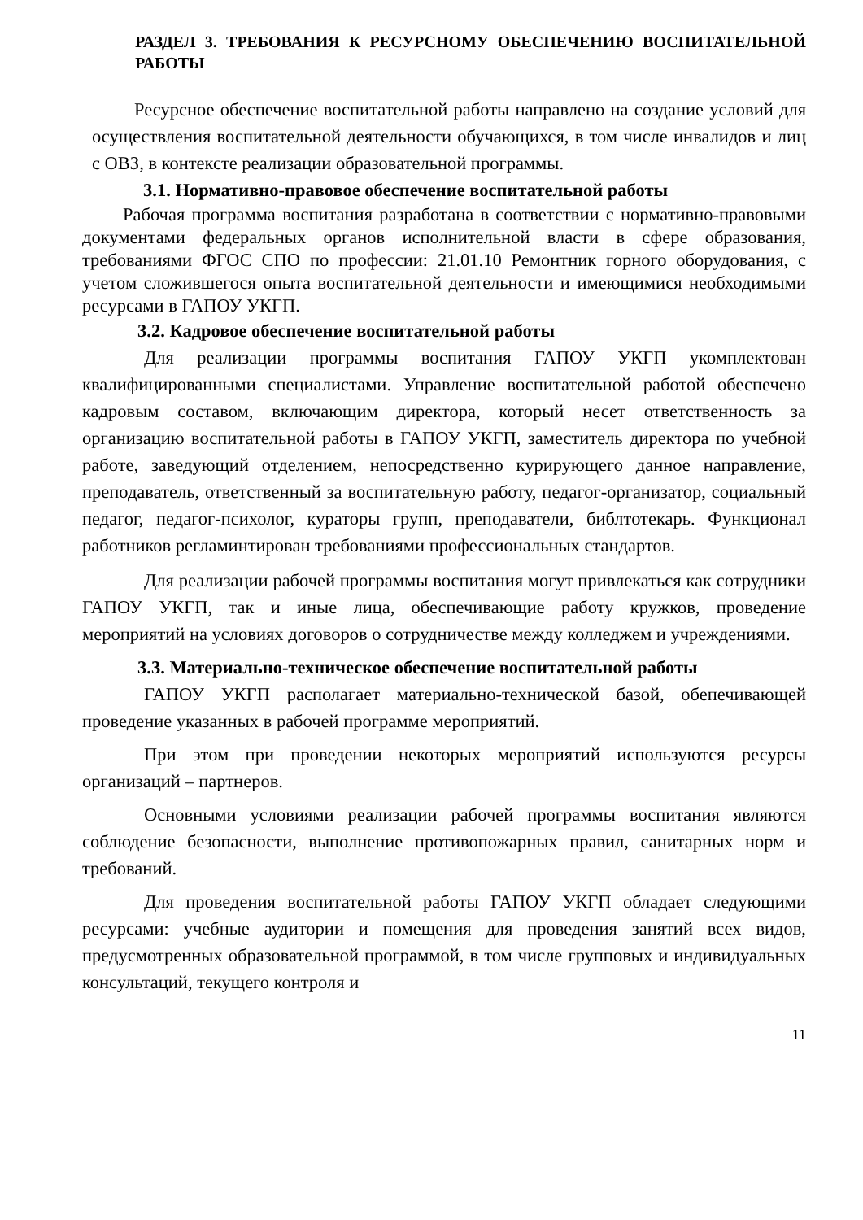РАЗДЕЛ 3. ТРЕБОВАНИЯ К РЕСУРСНОМУ ОБЕСПЕЧЕНИЮ ВОСПИТАТЕЛЬНОЙ РАБОТЫ
Ресурсное обеспечение воспитательной работы направлено на создание условий для осуществления воспитательной деятельности обучающихся, в том числе инвалидов и лиц с ОВЗ, в контексте реализации образовательной программы.
3.1. Нормативно-правовое обеспечение воспитательной работы
Рабочая программа воспитания разработана в соответствии с нормативно-правовыми документами федеральных органов исполнительной власти в сфере образования, требованиями ФГОС СПО по профессии: 21.01.10 Ремонтник горного оборудования, с учетом сложившегося опыта воспитательной деятельности и имеющимися необходимыми ресурсами в ГАПОУ УКГП.
3.2. Кадровое обеспечение воспитательной работы
Для реализации программы воспитания ГАПОУ УКГП укомплектован квалифицированными специалистами. Управление воспитательной работой обеспечено кадровым составом, включающим директора, который несет ответственность за организацию воспитательной работы в ГАПОУ УКГП, заместитель директора по учебной работе, заведующий отделением, непосредственно курирующего данное направление, преподаватель, ответственный за воспитательную работу, педагог-организатор, социальный педагог, педагог-психолог, кураторы групп, преподаватели, библтотекарь. Функционал работников регламинтирован требованиями профессиональных стандартов.
Для реализации рабочей программы воспитания могут привлекаться как сотрудники ГАПОУ УКГП, так и иные лица, обеспечивающие работу кружков, проведение мероприятий на условиях договоров о сотрудничестве между колледжем и учреждениями.
3.3. Материально-техническое обеспечение воспитательной работы
ГАПОУ УКГП располагает материально-технической базой, обепечивающей проведение указанных в рабочей программе мероприятий.
При этом при проведении некоторых мероприятий используются ресурсы организаций – партнеров.
Основными условиями реализации рабочей программы воспитания являются соблюдение безопасности, выполнение противопожарных правил, санитарных норм и требований.
Для проведения воспитательной работы ГАПОУ УКГП обладает следующими ресурсами: учебные аудитории и помещения для проведения занятий всех видов, предусмотренных образовательной программой, в том числе групповых и индивидуальных консультаций, текущего контроля и
11